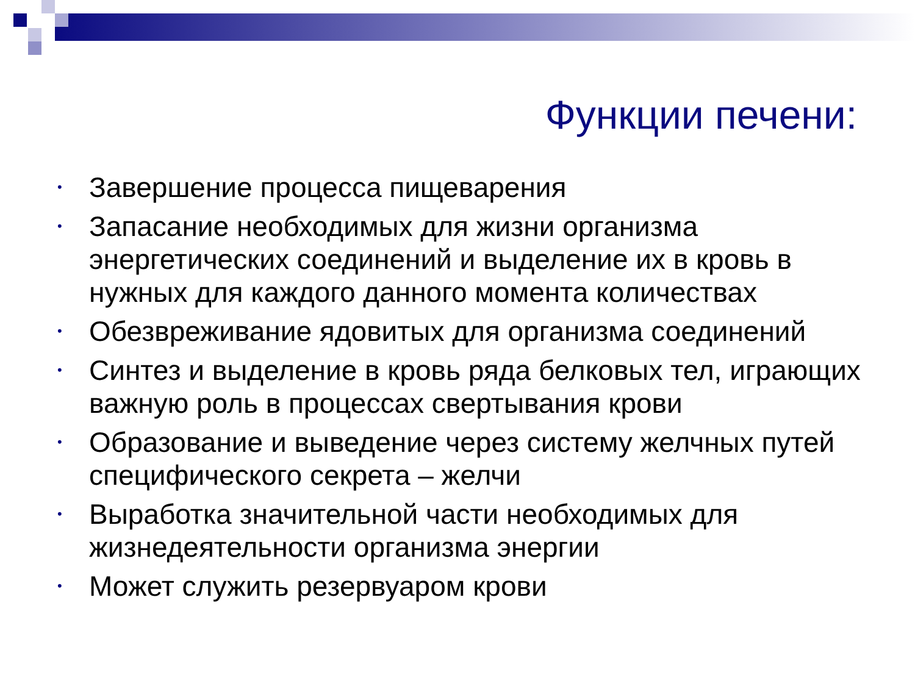Функции печени:
• Завершение процесса пищеварения
• Запасание необходимых для жизни организма энергетических соединений и выделение их в кровь в нужных для каждого данного момента количествах
• Обезвреживание ядовитых для организма соединений
• Синтез и выделение в кровь ряда белковых тел, играющих важную роль в процессах свертывания крови
• Образование и выведение через систему желчных путей специфического секрета – желчи
• Выработка значительной части необходимых для жизнедеятельности организма энергии
• Может служить резервуаром крови